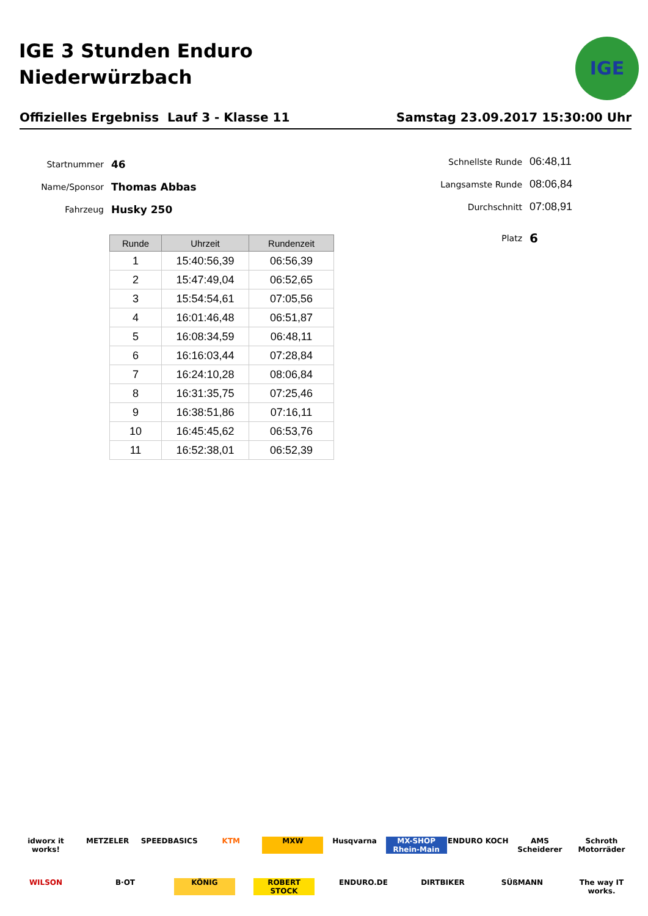IGE 3 Stunden Enduro
Niederwürzbach
IGE
Offizielles Ergebniss Lauf 3 - Klasse 11 Samstag 23.09.2017 15:30:00 Uhr
Startnummer 46
Name/Sponsor Thomas Abbas
Fahrzeug Husky 250
Schnellste Runde 06:48,11
Langsamste Runde 08:06,84
Durchschnitt 07:08,91
Platz 6
| Runde | Uhrzeit | Rundenzeit |
| --- | --- | --- |
| 1 | 15:40:56,39 | 06:56,39 |
| 2 | 15:47:49,04 | 06:52,65 |
| 3 | 15:54:54,61 | 07:05,56 |
| 4 | 16:01:46,48 | 06:51,87 |
| 5 | 16:08:34,59 | 06:48,11 |
| 6 | 16:16:03,44 | 07:28,84 |
| 7 | 16:24:10,28 | 08:06,84 |
| 8 | 16:31:35,75 | 07:25,46 |
| 9 | 16:38:51,86 | 07:16,11 |
| 10 | 16:45:45,62 | 06:53,76 |
| 11 | 16:52:38,01 | 06:52,39 |
idworx it works! METZELER SPEEDBASICS KTM MXW Husqvarna MX-SHOP Rhein-Main ENDURO KOCH AMS Scheiderer Schroth Motorräder WILSON B·OT KÖNIG ROBERT STOCK ENDURO.DE DIRTBIKER SÜßMANN The way IT works.